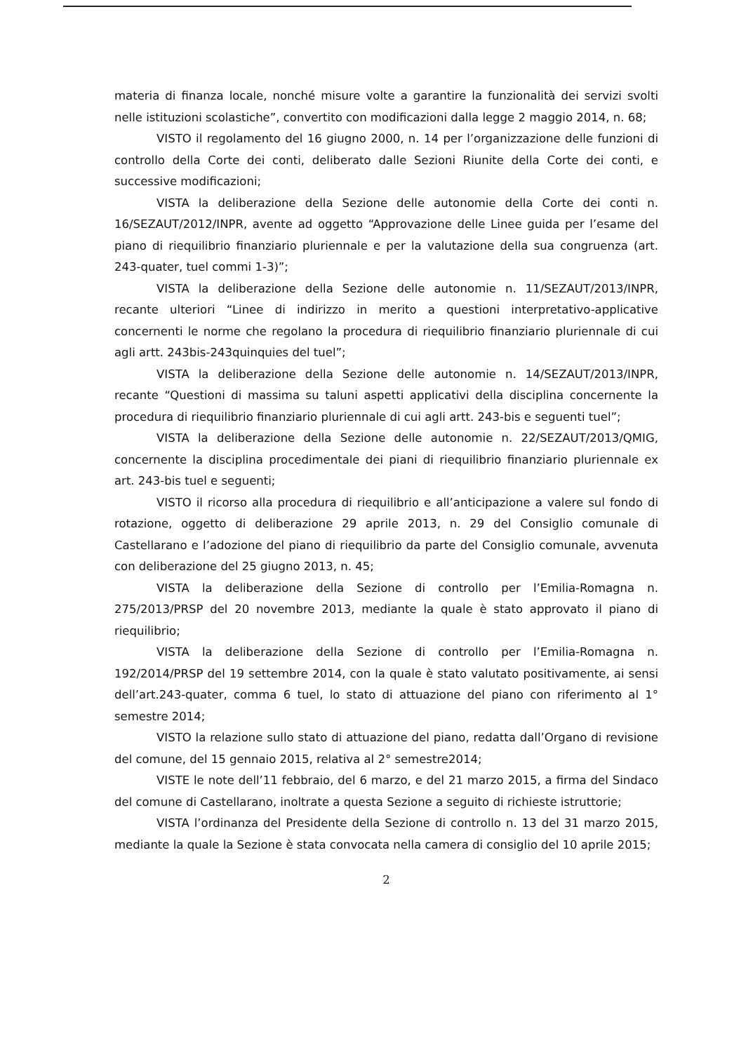materia di finanza locale, nonché misure volte a garantire la funzionalità dei servizi svolti nelle istituzioni scolastiche”, convertito con modificazioni dalla legge 2 maggio 2014, n. 68;
VISTO il regolamento del 16 giugno 2000, n. 14 per l’organizzazione delle funzioni di controllo della Corte dei conti, deliberato dalle Sezioni Riunite della Corte dei conti, e successive modificazioni;
VISTA la deliberazione della Sezione delle autonomie della Corte dei conti n. 16/SEZAUT/2012/INPR, avente ad oggetto “Approvazione delle Linee guida per l’esame del piano di riequilibrio finanziario pluriennale e per la valutazione della sua congruenza (art. 243-quater, tuel commi 1-3)”;
VISTA la deliberazione della Sezione delle autonomie n. 11/SEZAUT/2013/INPR, recante ulteriori “Linee di indirizzo in merito a questioni interpretativo-applicative concernenti le norme che regolano la procedura di riequilibrio finanziario pluriennale di cui agli artt. 243bis-243quinquies del tuel”;
VISTA la deliberazione della Sezione delle autonomie n. 14/SEZAUT/2013/INPR, recante “Questioni di massima su taluni aspetti applicativi della disciplina concernente la procedura di riequilibrio finanziario pluriennale di cui agli artt. 243-bis e seguenti tuel”;
VISTA la deliberazione della Sezione delle autonomie n. 22/SEZAUT/2013/QMIG, concernente la disciplina procedimentale dei piani di riequilibrio finanziario pluriennale ex art. 243-bis tuel e seguenti;
VISTO il ricorso alla procedura di riequilibrio e all’anticipazione a valere sul fondo di rotazione, oggetto di deliberazione 29 aprile 2013, n. 29 del Consiglio comunale di Castellarano e l’adozione del piano di riequilibrio da parte del Consiglio comunale, avvenuta con deliberazione del 25 giugno 2013, n. 45;
VISTA la deliberazione della Sezione di controllo per l’Emilia-Romagna n. 275/2013/PRSP del 20 novembre 2013, mediante la quale è stato approvato il piano di riequilibrio;
VISTA la deliberazione della Sezione di controllo per l’Emilia-Romagna n. 192/2014/PRSP del 19 settembre 2014, con la quale è stato valutato positivamente, ai sensi dell’art.243-quater, comma 6 tuel, lo stato di attuazione del piano con riferimento al 1° semestre 2014;
VISTO la relazione sullo stato di attuazione del piano, redatta dall’Organo di revisione del comune, del 15 gennaio 2015, relativa al 2° semestre2014;
VISTE le note dell’11 febbraio, del 6 marzo, e del 21 marzo 2015, a firma del Sindaco del comune di Castellarano, inoltrate a questa Sezione a seguito di richieste istruttorie;
VISTA l’ordinanza del Presidente della Sezione di controllo n. 13 del 31 marzo 2015, mediante la quale la Sezione è stata convocata nella camera di consiglio del 10 aprile 2015;
2